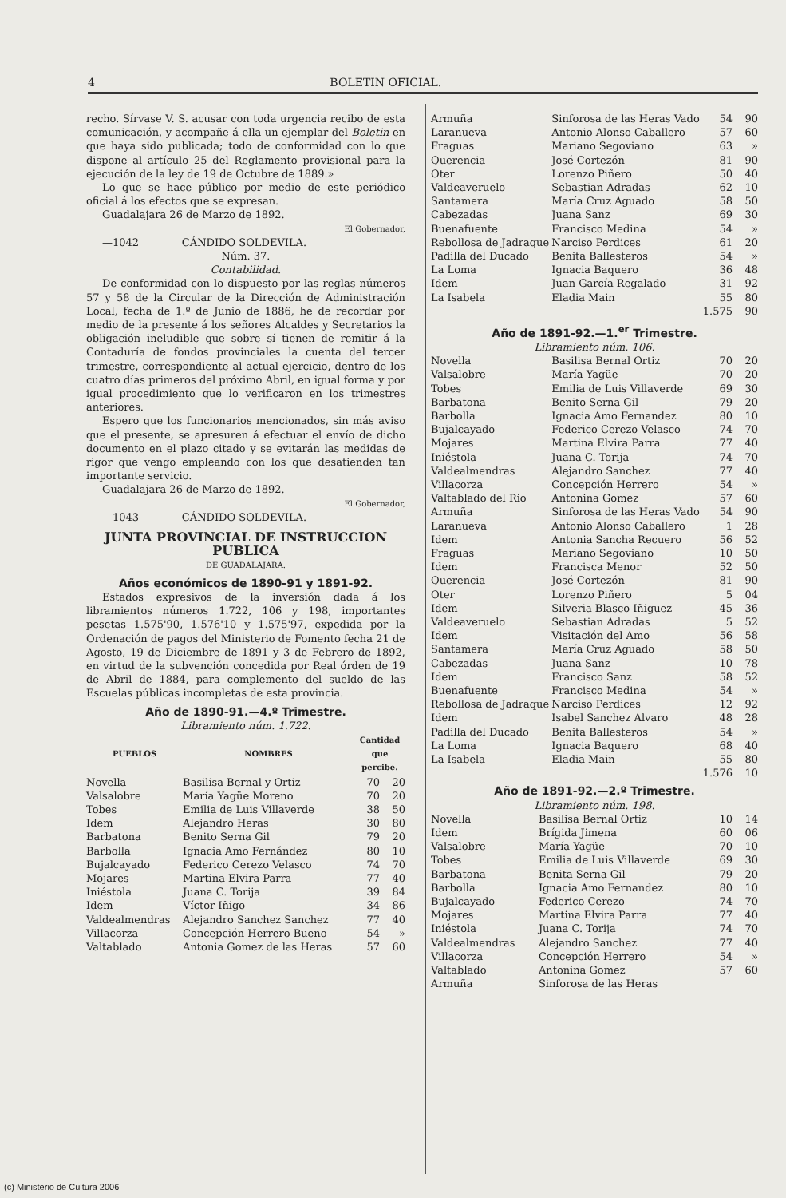4 BOLETIN OFICIAL.
recho. Sírvase V. S. acusar con toda urgencia recibo de esta comunicación, y acompañe á ella un ejemplar del Boletin en que haya sido publicada; todo de conformidad con lo que dispone al artículo 25 del Reglamento provisional para la ejecución de la ley de 19 de Octubre de 1889.»
Lo que se hace público por medio de este periódico oficial á los efectos que se expresan.
Guadalajara 26 de Marzo de 1892.
El Gobernador,
—1042 CÁNDIDO SOLDEVILA.
Núm. 37.
Contabilidad.
De conformidad con lo dispuesto por las reglas números 57 y 58 de la Circular de la Dirección de Administración Local, fecha de 1.º de Junio de 1886, he de recordar por medio de la presente á los señores Alcaldes y Secretarios la obligación ineludible que sobre sí tienen de remitir á la Contaduría de fondos provinciales la cuenta del tercer trimestre, correspondiente al actual ejercicio, dentro de los cuatro días primeros del próximo Abril, en igual forma y por igual procedimiento que lo verificaron en los trimestres anteriores.
Espero que los funcionarios mencionados, sin más aviso que el presente, se apresuren á efectuar el envío de dicho documento en el plazo citado y se evitarán las medidas de rigor que vengo empleando con los que desatienden tan importante servicio.
Guadalajara 26 de Marzo de 1892.
El Gobernador,
—1043 CÁNDIDO SOLDEVILA.
JUNTA PROVINCIAL DE INSTRUCCION PUBLICA
DE GUADALAJARA.
Años económicos de 1890-91 y 1891-92.
Estados expresivos de la inversión dada á los libramientos números 1.722, 106 y 198, importantes pesetas 1.575'90, 1.576'10 y 1.575'97, expedida por la Ordenación de pagos del Ministerio de Fomento fecha 21 de Agosto, 19 de Diciembre de 1891 y 3 de Febrero de 1892, en virtud de la subvención concedida por Real órden de 19 de Abril de 1884, para complemento del sueldo de las Escuelas públicas incompletas de esta provincia.
Año de 1890-91.—4.º Trimestre.
Libramiento núm. 1.722.
| PUEBLOS | NOMBRES | Cantidad que percibe. | |
| --- | --- | --- | --- |
| Novella | Basilisa Bernal y Ortiz | 70 | 20 |
| Valsalobre | María Yagüe Moreno | 70 | 20 |
| Tobes | Emilia de Luis Villaverde | 38 | 50 |
| Idem | Alejandro Heras | 30 | 80 |
| Barbatona | Benito Serna Gil | 79 | 20 |
| Barbolla | Ignacia Amo Fernández | 80 | 10 |
| Bujalcayado | Federico Cerezo Velasco | 74 | 70 |
| Mojares | Martina Elvira Parra | 77 | 40 |
| Iniéstola | Juana C. Torija | 39 | 84 |
| Idem | Víctor Iñigo | 34 | 86 |
| Valdealmendras | Alejandro Sanchez Sanchez | 77 | 40 |
| Villacorza | Concepción Herrero Bueno | 54 | » |
| Valtablado | Antonia Gomez de las Heras | 57 | 60 |
| Armuña | Sinforosa de las Heras Vado | 54 | 90 |
| Laranueva | Antonio Alonso Caballero | 57 | 60 |
| Fraguas | Mariano Segoviano | 63 | » |
| Querencia | José Cortezón | 81 | 90 |
| Oter | Lorenzo Piñero | 50 | 40 |
| Valdeaveruelo | Sebastian Adradas | 62 | 10 |
| Santamera | María Cruz Aguado | 58 | 50 |
| Cabezadas | Juana Sanz | 69 | 30 |
| Buenafuente | Francisco Medina | 54 | » |
| Rebollosa de Jadraque | Narciso Perdices | 61 | 20 |
| Padilla del Ducado | Benita Ballesteros | 54 | » |
| La Loma | Ignacia Baquero | 36 | 48 |
| Idem | Juan García Regalado | 31 | 92 |
| La Isabela | Eladia Main | 55 | 80 |
| | | 1.575 | 90 |
Año de 1891-92.—1.<sup>er</sup> Trimestre.
Libramiento núm. 106.
| Novella | Basilisa Bernal Ortiz | 70 | 20 |
| Valsalobre | María Yagüe | 70 | 20 |
| Tobes | Emilia de Luis Villaverde | 69 | 30 |
| Barbatona | Benito Serna Gil | 79 | 20 |
| Barbolla | Ignacia Amo Fernandez | 80 | 10 |
| Bujalcayado | Federico Cerezo Velasco | 74 | 70 |
| Mojares | Martina Elvira Parra | 77 | 40 |
| Iniéstola | Juana C. Torija | 74 | 70 |
| Valdealmendras | Alejandro Sanchez | 77 | 40 |
| Villacorza | Concepción Herrero | 54 | » |
| Valtablado del Rio | Antonina Gomez | 57 | 60 |
| Armuña | Sinforosa de las Heras Vado | 54 | 90 |
| Laranueva | Antonio Alonso Caballero | 1 | 28 |
| Idem | Antonia Sancha Recuero | 56 | 52 |
| Fraguas | Mariano Segoviano | 10 | 50 |
| Idem | Francisca Menor | 52 | 50 |
| Querencia | José Cortezón | 81 | 90 |
| Oter | Lorenzo Piñero | 5 | 04 |
| Idem | Silveria Blasco Iñiguez | 45 | 36 |
| Valdeaveruelo | Sebastian Adradas | 5 | 52 |
| Idem | Visitación del Amo | 56 | 58 |
| Santamera | María Cruz Aguado | 58 | 50 |
| Cabezadas | Juana Sanz | 10 | 78 |
| Idem | Francisco Sanz | 58 | 52 |
| Buenafuente | Francisco Medina | 54 | » |
| Rebollosa de Jadraque | Narciso Perdices | 12 | 92 |
| Idem | Isabel Sanchez Alvaro | 48 | 28 |
| Padilla del Ducado | Benita Ballesteros | 54 | » |
| La Loma | Ignacia Baquero | 68 | 40 |
| La Isabela | Eladia Main | 55 | 80 |
| | | 1.576 | 10 |
Año de 1891-92.—2.º Trimestre.
Libramiento núm. 198.
| Novella | Basilisa Bernal Ortiz | 10 | 14 |
| Idem | Brígida Jimena | 60 | 06 |
| Valsalobre | María Yagüe | 70 | 10 |
| Tobes | Emilia de Luis Villaverde | 69 | 30 |
| Barbatona | Benita Serna Gil | 79 | 20 |
| Barbolla | Ignacia Amo Fernandez | 80 | 10 |
| Bujalcayado | Federico Cerezo | 74 | 70 |
| Mojares | Martina Elvira Parra | 77 | 40 |
| Iniéstola | Juana C. Torija | 74 | 70 |
| Valdealmendras | Alejandro Sanchez | 77 | 40 |
| Villacorza | Concepción Herrero | 54 | » |
| Valtablado | Antonina Gomez | 57 | 60 |
| Armuña | Sinforosa de las Heras | | |
(c) Ministerio de Cultura 2006